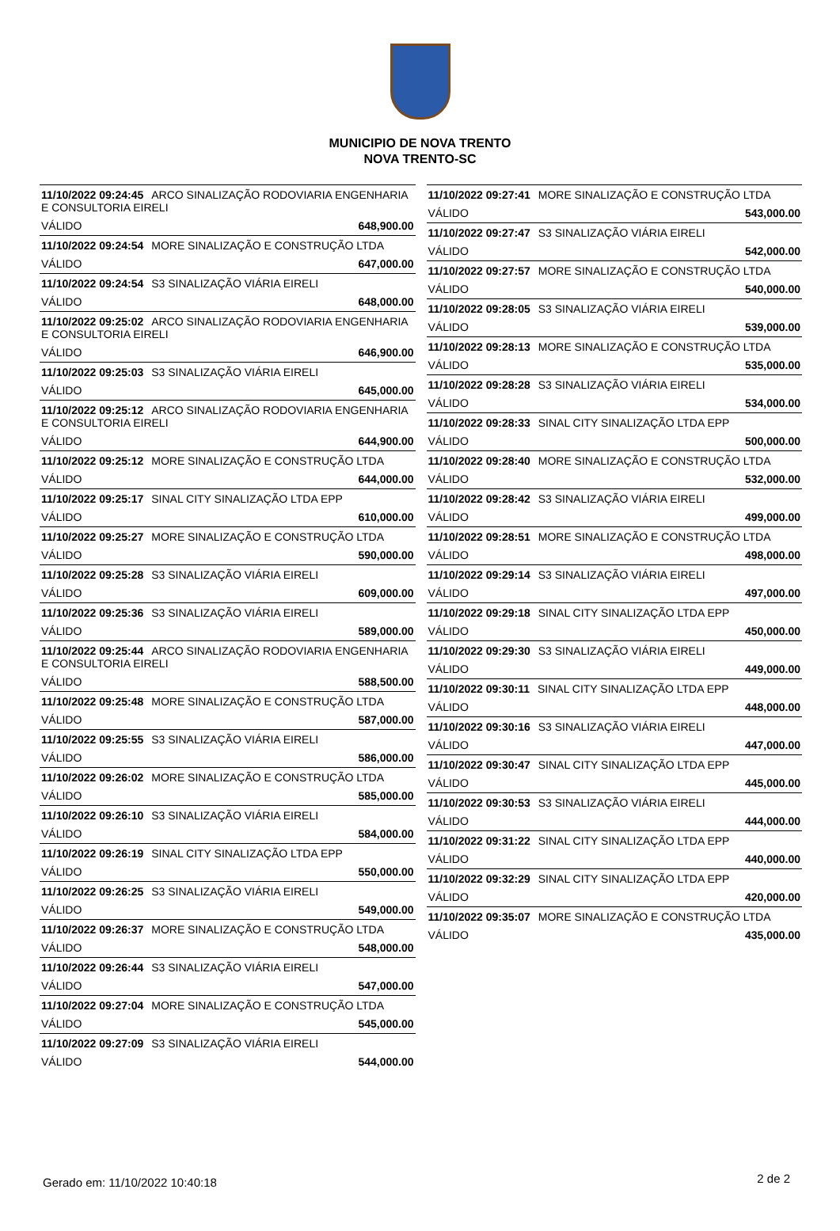MUNICIPIO DE NOVA TRENTO
NOVA TRENTO-SC
| 11/10/2022 09:24:45 ARCO SINALIZAÇÃO RODOVIARIA ENGENHARIA E CONSULTORIA EIRELI | |
| VÁLIDO | 648,900.00 |
| 11/10/2022 09:24:54 MORE SINALIZAÇÃO E CONSTRUÇÃO LTDA | |
| VÁLIDO | 647,000.00 |
| 11/10/2022 09:24:54 S3 SINALIZAÇÃO VIÁRIA EIRELI | |
| VÁLIDO | 648,000.00 |
| 11/10/2022 09:25:02 ARCO SINALIZAÇÃO RODOVIARIA ENGENHARIA E CONSULTORIA EIRELI | |
| VÁLIDO | 646,900.00 |
| 11/10/2022 09:25:03 S3 SINALIZAÇÃO VIÁRIA EIRELI | |
| VÁLIDO | 645,000.00 |
| 11/10/2022 09:25:12 ARCO SINALIZAÇÃO RODOVIARIA ENGENHARIA E CONSULTORIA EIRELI | |
| VÁLIDO | 644,900.00 |
| 11/10/2022 09:25:12 MORE SINALIZAÇÃO E CONSTRUÇÃO LTDA | |
| VÁLIDO | 644,000.00 |
| 11/10/2022 09:25:17 SINAL CITY SINALIZAÇÃO LTDA EPP | |
| VÁLIDO | 610,000.00 |
| 11/10/2022 09:25:27 MORE SINALIZAÇÃO E CONSTRUÇÃO LTDA | |
| VÁLIDO | 590,000.00 |
| 11/10/2022 09:25:28 S3 SINALIZAÇÃO VIÁRIA EIRELI | |
| VÁLIDO | 609,000.00 |
| 11/10/2022 09:25:36 S3 SINALIZAÇÃO VIÁRIA EIRELI | |
| VÁLIDO | 589,000.00 |
| 11/10/2022 09:25:44 ARCO SINALIZAÇÃO RODOVIARIA ENGENHARIA E CONSULTORIA EIRELI | |
| VÁLIDO | 588,500.00 |
| 11/10/2022 09:25:48 MORE SINALIZAÇÃO E CONSTRUÇÃO LTDA | |
| VÁLIDO | 587,000.00 |
| 11/10/2022 09:25:55 S3 SINALIZAÇÃO VIÁRIA EIRELI | |
| VÁLIDO | 586,000.00 |
| 11/10/2022 09:26:02 MORE SINALIZAÇÃO E CONSTRUÇÃO LTDA | |
| VÁLIDO | 585,000.00 |
| 11/10/2022 09:26:10 S3 SINALIZAÇÃO VIÁRIA EIRELI | |
| VÁLIDO | 584,000.00 |
| 11/10/2022 09:26:19 SINAL CITY SINALIZAÇÃO LTDA EPP | |
| VÁLIDO | 550,000.00 |
| 11/10/2022 09:26:25 S3 SINALIZAÇÃO VIÁRIA EIRELI | |
| VÁLIDO | 549,000.00 |
| 11/10/2022 09:26:37 MORE SINALIZAÇÃO E CONSTRUÇÃO LTDA | |
| VÁLIDO | 548,000.00 |
| 11/10/2022 09:26:44 S3 SINALIZAÇÃO VIÁRIA EIRELI | |
| VÁLIDO | 547,000.00 |
| 11/10/2022 09:27:04 MORE SINALIZAÇÃO E CONSTRUÇÃO LTDA | |
| VÁLIDO | 545,000.00 |
| 11/10/2022 09:27:09 S3 SINALIZAÇÃO VIÁRIA EIRELI | |
| VÁLIDO | 544,000.00 |
| 11/10/2022 09:27:41 MORE SINALIZAÇÃO E CONSTRUÇÃO LTDA | |
| VÁLIDO | 543,000.00 |
| 11/10/2022 09:27:47 S3 SINALIZAÇÃO VIÁRIA EIRELI | |
| VÁLIDO | 542,000.00 |
| 11/10/2022 09:27:57 MORE SINALIZAÇÃO E CONSTRUÇÃO LTDA | |
| VÁLIDO | 540,000.00 |
| 11/10/2022 09:28:05 S3 SINALIZAÇÃO VIÁRIA EIRELI | |
| VÁLIDO | 539,000.00 |
| 11/10/2022 09:28:13 MORE SINALIZAÇÃO E CONSTRUÇÃO LTDA | |
| VÁLIDO | 535,000.00 |
| 11/10/2022 09:28:28 S3 SINALIZAÇÃO VIÁRIA EIRELI | |
| VÁLIDO | 534,000.00 |
| 11/10/2022 09:28:33 SINAL CITY SINALIZAÇÃO LTDA EPP | |
| VÁLIDO | 500,000.00 |
| 11/10/2022 09:28:40 MORE SINALIZAÇÃO E CONSTRUÇÃO LTDA | |
| VÁLIDO | 532,000.00 |
| 11/10/2022 09:28:42 S3 SINALIZAÇÃO VIÁRIA EIRELI | |
| VÁLIDO | 499,000.00 |
| 11/10/2022 09:28:51 MORE SINALIZAÇÃO E CONSTRUÇÃO LTDA | |
| VÁLIDO | 498,000.00 |
| 11/10/2022 09:29:14 S3 SINALIZAÇÃO VIÁRIA EIRELI | |
| VÁLIDO | 497,000.00 |
| 11/10/2022 09:29:18 SINAL CITY SINALIZAÇÃO LTDA EPP | |
| VÁLIDO | 450,000.00 |
| 11/10/2022 09:29:30 S3 SINALIZAÇÃO VIÁRIA EIRELI | |
| VÁLIDO | 449,000.00 |
| 11/10/2022 09:30:11 SINAL CITY SINALIZAÇÃO LTDA EPP | |
| VÁLIDO | 448,000.00 |
| 11/10/2022 09:30:16 S3 SINALIZAÇÃO VIÁRIA EIRELI | |
| VÁLIDO | 447,000.00 |
| 11/10/2022 09:30:47 SINAL CITY SINALIZAÇÃO LTDA EPP | |
| VÁLIDO | 445,000.00 |
| 11/10/2022 09:30:53 S3 SINALIZAÇÃO VIÁRIA EIRELI | |
| VÁLIDO | 444,000.00 |
| 11/10/2022 09:31:22 SINAL CITY SINALIZAÇÃO LTDA EPP | |
| VÁLIDO | 440,000.00 |
| 11/10/2022 09:32:29 SINAL CITY SINALIZAÇÃO LTDA EPP | |
| VÁLIDO | 420,000.00 |
| 11/10/2022 09:35:07 MORE SINALIZAÇÃO E CONSTRUÇÃO LTDA | |
| VÁLIDO | 435,000.00 |
Gerado em: 11/10/2022 10:40:18 2 de 2